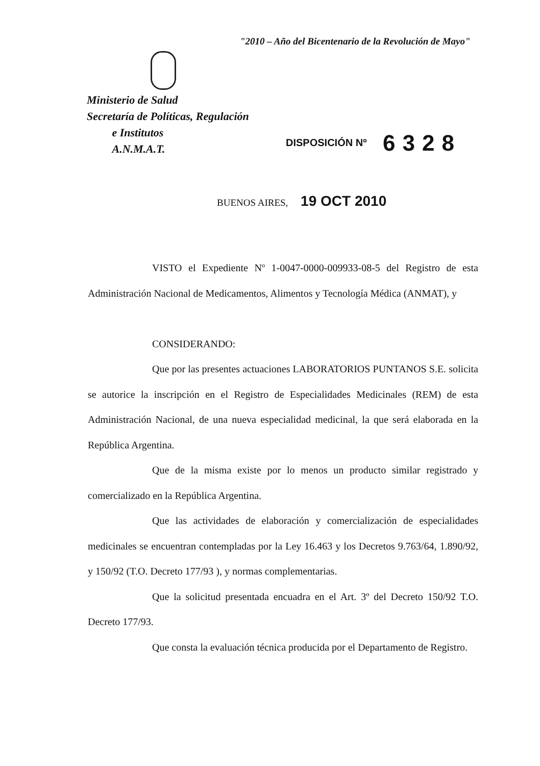"2010 – Año del Bicentenario de la Revolución de Mayo"
Ministerio de Salud
Secretaría de Políticas, Regulación
e Institutos
A.N.M.A.T.
DISPOSICIÓN Nº 6328
BUENOS AIRES, 19 OCT 2010
VISTO el Expediente Nº 1-0047-0000-009933-08-5 del Registro de esta Administración Nacional de Medicamentos, Alimentos y Tecnología Médica (ANMAT), y
CONSIDERANDO:
Que por las presentes actuaciones LABORATORIOS PUNTANOS S.E. solicita se autorice la inscripción en el Registro de Especialidades Medicinales (REM) de esta Administración Nacional, de una nueva especialidad medicinal, la que será elaborada en la República Argentina.
Que de la misma existe por lo menos un producto similar registrado y comercializado en la República Argentina.
Que las actividades de elaboración y comercialización de especialidades medicinales se encuentran contempladas por la Ley 16.463 y los Decretos 9.763/64, 1.890/92, y 150/92 (T.O. Decreto 177/93 ), y normas complementarias.
Que la solicitud presentada encuadra en el Art. 3º del Decreto 150/92 T.O. Decreto 177/93.
Que consta la evaluación técnica producida por el Departamento de Registro.